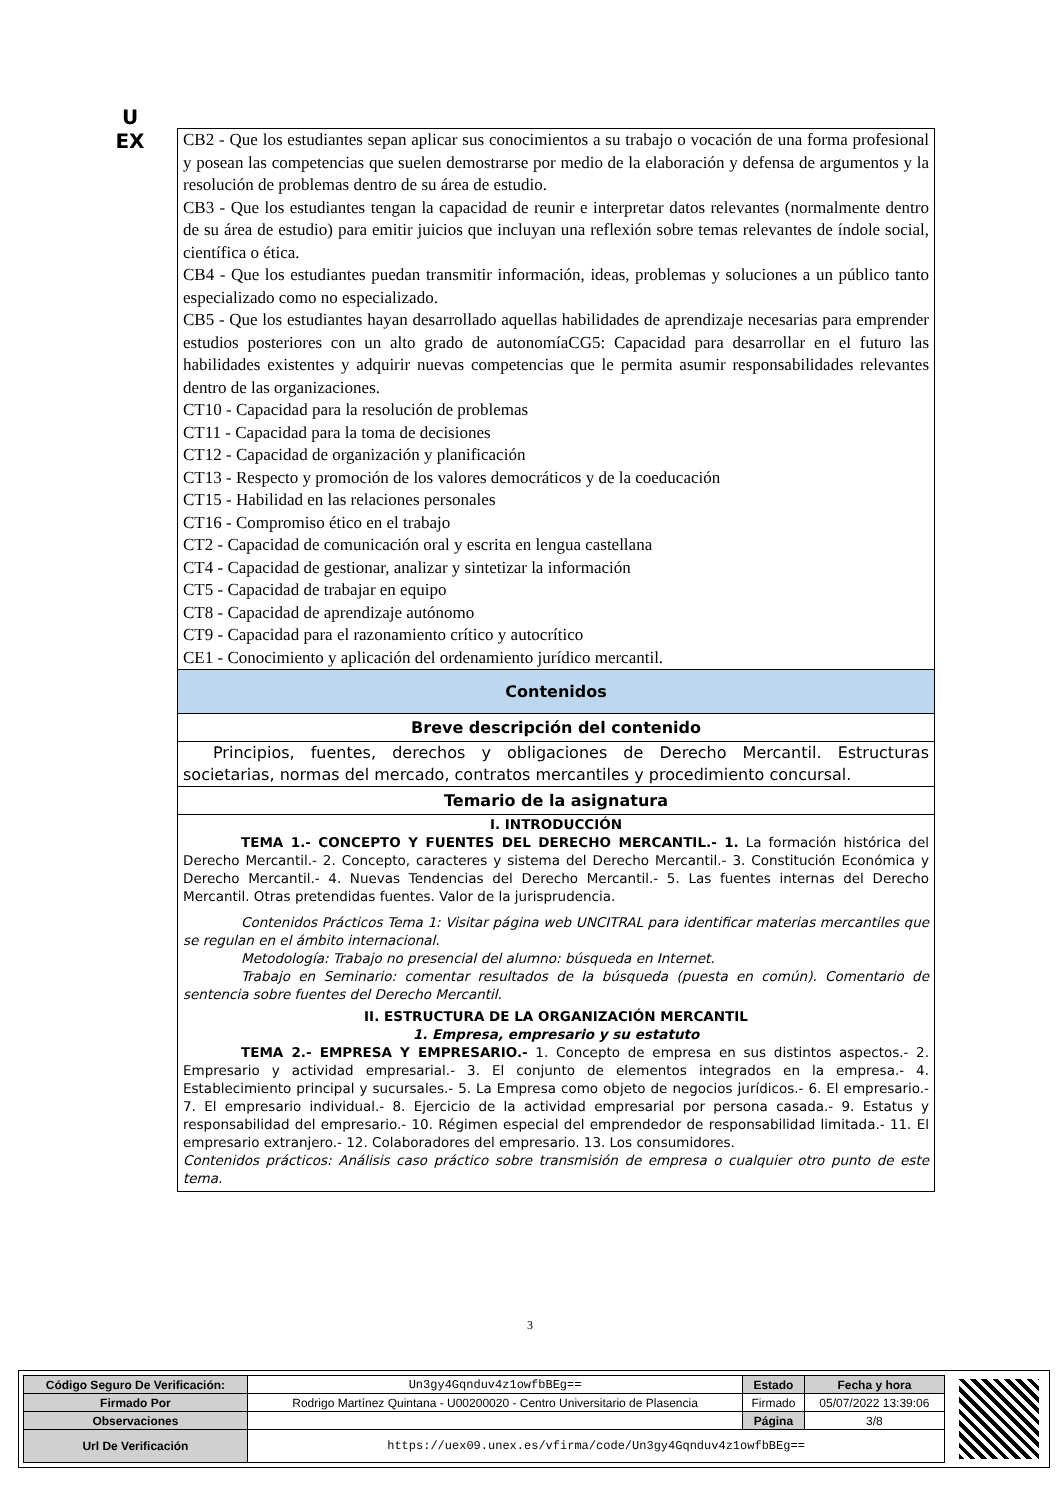U
EX
CB2 - Que los estudiantes sepan aplicar sus conocimientos a su trabajo o vocación de una forma profesional y posean las competencias que suelen demostrarse por medio de la elaboración y defensa de argumentos y la resolución de problemas dentro de su área de estudio.
CB3 - Que los estudiantes tengan la capacidad de reunir e interpretar datos relevantes (normalmente dentro de su área de estudio) para emitir juicios que incluyan una reflexión sobre temas relevantes de índole social, científica o ética.
CB4 - Que los estudiantes puedan transmitir información, ideas, problemas y soluciones a un público tanto especializado como no especializado.
CB5 - Que los estudiantes hayan desarrollado aquellas habilidades de aprendizaje necesarias para emprender estudios posteriores con un alto grado de autonomíaCG5: Capacidad para desarrollar en el futuro las habilidades existentes y adquirir nuevas competencias que le permita asumir responsabilidades relevantes dentro de las organizaciones.
CT10 - Capacidad para la resolución de problemas
CT11 - Capacidad para la toma de decisiones
CT12 - Capacidad de organización y planificación
CT13 - Respecto y promoción de los valores democráticos y de la coeducación
CT15 - Habilidad en las relaciones personales
CT16 - Compromiso ético en el trabajo
CT2 - Capacidad de comunicación oral y escrita en lengua castellana
CT4 - Capacidad de gestionar, analizar y sintetizar la información
CT5 - Capacidad de trabajar en equipo
CT8 - Capacidad de aprendizaje autónomo
CT9 - Capacidad para el razonamiento crítico y autocrítico
CE1 - Conocimiento y aplicación del ordenamiento jurídico mercantil.
Contenidos
Breve descripción del contenido
Principios, fuentes, derechos y obligaciones de Derecho Mercantil. Estructuras societarias, normas del mercado, contratos mercantiles y procedimiento concursal.
Temario de la asignatura
I. INTRODUCCIÓN
TEMA 1.- CONCEPTO Y FUENTES DEL DERECHO MERCANTIL.- 1. La formación histórica del Derecho Mercantil.- 2. Concepto, caracteres y sistema del Derecho Mercantil.- 3. Constitución Económica y Derecho Mercantil.- 4. Nuevas Tendencias del Derecho Mercantil.- 5. Las fuentes internas del Derecho Mercantil. Otras pretendidas fuentes. Valor de la jurisprudencia.
Contenidos Prácticos Tema 1: Visitar página web UNCITRAL para identificar materias mercantiles que se regulan en el ámbito internacional.
Metodología: Trabajo no presencial del alumno: búsqueda en Internet.
Trabajo en Seminario: comentar resultados de la búsqueda (puesta en común). Comentario de sentencia sobre fuentes del Derecho Mercantil.
II. ESTRUCTURA DE LA ORGANIZACIÓN MERCANTIL
1. Empresa, empresario y su estatuto
TEMA 2.- EMPRESA Y EMPRESARIO.- 1. Concepto de empresa en sus distintos aspectos.- 2. Empresario y actividad empresarial.- 3. El conjunto de elementos integrados en la empresa.- 4. Establecimiento principal y sucursales.- 5. La Empresa como objeto de negocios jurídicos.- 6. El empresario.- 7. El empresario individual.- 8. Ejercicio de la actividad empresarial por persona casada.- 9. Estatus y responsabilidad del empresario.- 10. Régimen especial del emprendedor de responsabilidad limitada.- 11. El empresario extranjero.- 12. Colaboradores del empresario. 13. Los consumidores.
Contenidos prácticos: Análisis caso práctico sobre transmisión de empresa o cualquier otro punto de este tema.
3
| Código Seguro De Verificación: | Un3gy4Gqnduv4z1owfbBEg== | Estado | Fecha y hora |
| Firmado Por | Rodrigo Martínez Quintana - U00200020 - Centro Universitario de Plasencia | Firmado | 05/07/2022 13:39:06 |
| Observaciones | | Página | 3/8 |
| Url De Verificación | https://uex09.unex.es/vfirma/code/Un3gy4Gqnduv4z1owfbBEg== | | |